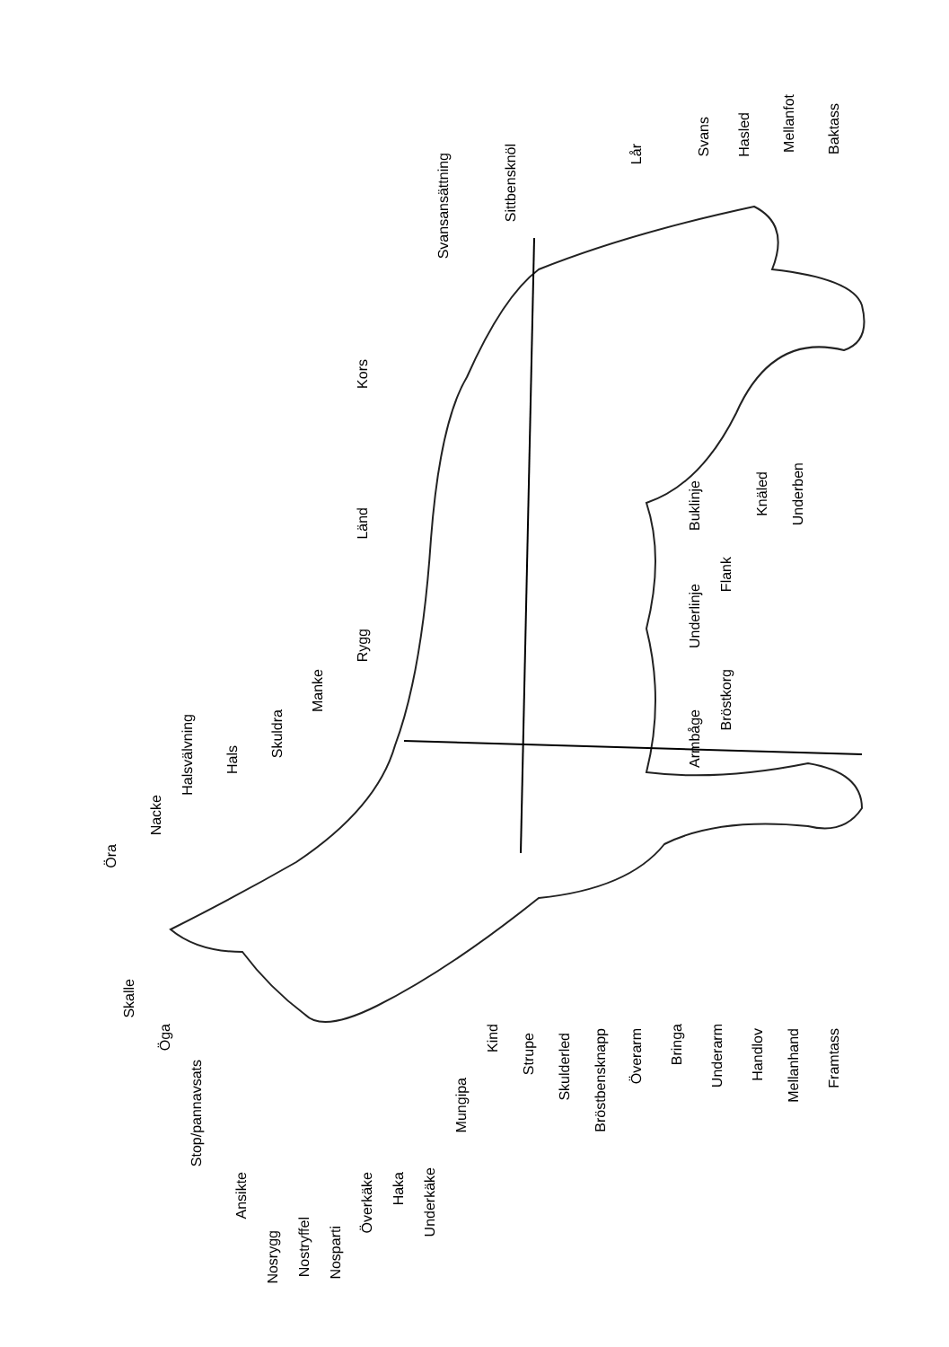Öra
Nacke
Halsvälvning
Hals
Skuldra
Manke
Rygg
Länd
Kors
Svansansättning
Sittbensknöl
Lår
Svans
Hasled
Mellanfot
Baktass
Skalle
Öga
Stop/pannavsats
Ansikte
Nosrygg
Nostryffel
Nosparti
Överkäke
Haka
Underkäke
Mungipa
Kind
Strupe
Skulderled
Bröstbensknapp
Överarm
Bringa
Underarm
Handlov
Mellanhand
Framtass
Armbåge
Bröstkorg
Underlinje
Flank
Buklinje
Knäled
Underben